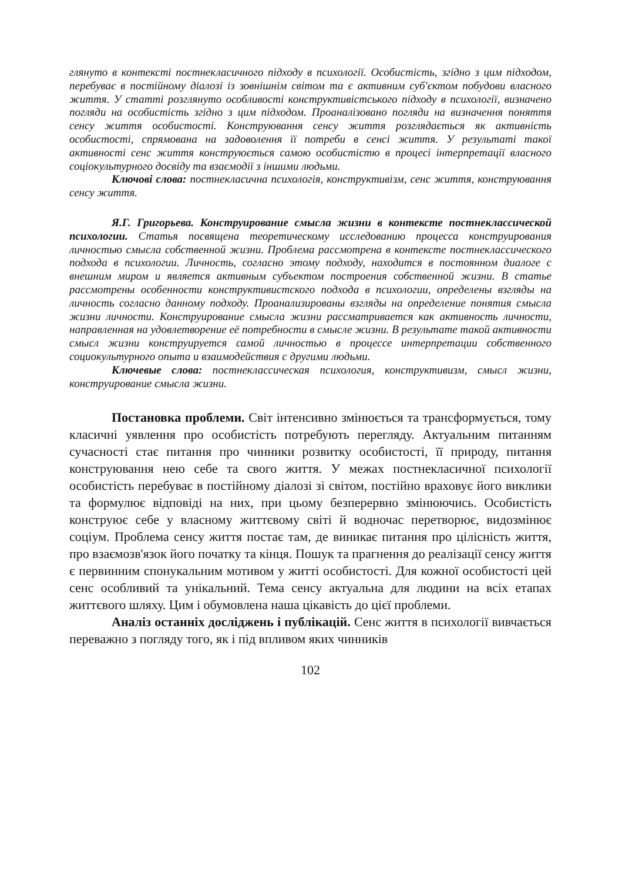глянуто в контексті постнекласичного підходу в психології. Особистість, згідно з цим підходом, перебуває в постійному діалозі із зовнішнім світом та є активним суб'єктом побудови власного життя. У статті розглянуто особливості конструктивістського підходу в психології, визначено погляди на особистість згідно з цим підходом. Проаналізовано погляди на визначення поняття сенсу життя особистості. Конструювання сенсу життя розглядається як активність особистості, спрямована на задоволення її потреби в сенсі життя. У результаті такої активності сенс життя конструюється самою особистістю в процесі інтерпретації власного соціокультурного досвіду та взаємодії з іншими людьми.
Ключові слова: постнекласична психологія, конструктивізм, сенс життя, конструювання сенсу життя.
Я.Г. Григорьева. Конструирование смысла жизни в контексте постнеклассической психологии. Статья посвящена теоретическому исследованию процесса конструирования личностью смысла собственной жизни. Проблема рассмотрена в контексте постнеклассического подхода в психологии. Личность, согласно этому подходу, находится в постоянном диалоге с внешним миром и является активным субъектом построения собственной жизни. В статье рассмотрены особенности конструктивистского подхода в психологии, определены взгляды на личность согласно данному подходу. Проанализированы взгляды на определение понятия смысла жизни личности. Конструирование смысла жизни рассматривается как активность личности, направленная на удовлетворение её потребности в смысле жизни. В результате такой активности смысл жизни конструируется самой личностью в процессе интерпретации собственного социокультурного опыта и взаимодействия с другими людьми.
Ключевые слова: постнеклассическая психология, конструктивизм, смысл жизни, конструирование смысла жизни.
Постановка проблеми. Світ інтенсивно змінюється та трансформується, тому класичні уявлення про особистість потребують перегляду. Актуальним питанням сучасності стає питання про чинники розвитку особистості, її природу, питання конструювання нею себе та свого життя. У межах постнекласичної психології особистість перебуває в постійному діалозі зі світом, постійно враховує його виклики та формулює відповіді на них, при цьому безперервно змінюючись. Особистість конструює себе у власному життєвому світі й водночас перетворює, видозмінює соціум. Проблема сенсу життя постає там, де виникає питання про цілісність життя, про взаємозв'язок його початку та кінця. Пошук та прагнення до реалізації сенсу життя є первинним спонукальним мотивом у житті особистості. Для кожної особистості цей сенс особливий та унікальний. Тема сенсу актуальна для людини на всіх етапах життєвого шляху. Цим і обумовлена наша цікавість до цієї проблеми.
Аналіз останніх досліджень і публікацій. Сенс життя в психології вивчається переважно з погляду того, як і під впливом яких чинників
102